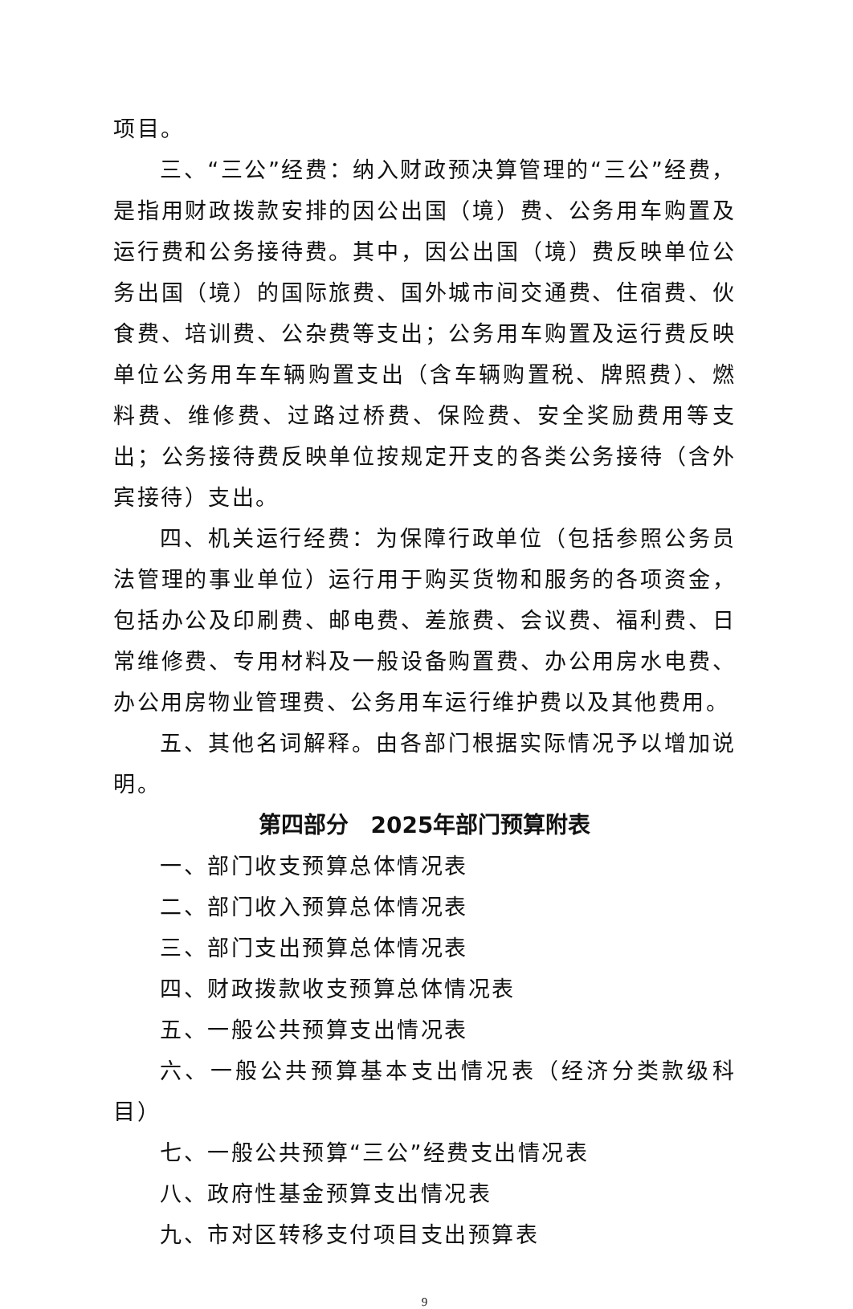项目。
三、“三公”经费：纳入财政预决算管理的“三公”经费，是指用财政拨款安排的因公出国（境）费、公务用车购置及运行费和公务接待费。其中，因公出国（境）费反映单位公务出国（境）的国际旅费、国外城市间交通费、住宿费、伙食费、培训费、公杂费等支出；公务用车购置及运行费反映单位公务用车车辆购置支出（含车辆购置税、牌照费）、燃料费、维修费、过路过桥费、保险费、安全奖励费用等支出；公务接待费反映单位按规定开支的各类公务接待（含外宾接待）支出。
四、机关运行经费：为保障行政单位（包括参照公务员法管理的事业单位）运行用于购买货物和服务的各项资金，包括办公及印刷费、邮电费、差旅费、会议费、福利费、日常维修费、专用材料及一般设备购置费、办公用房水电费、办公用房物业管理费、公务用车运行维护费以及其他费用。
五、其他名词解释。由各部门根据实际情况予以增加说明。
第四部分　2025年部门预算附表
一、部门收支预算总体情况表
二、部门收入预算总体情况表
三、部门支出预算总体情况表
四、财政拨款收支预算总体情况表
五、一般公共预算支出情况表
六、一般公共预算基本支出情况表（经济分类款级科目）
七、一般公共预算“三公”经费支出情况表
八、政府性基金预算支出情况表
九、市对区转移支付项目支出预算表
9